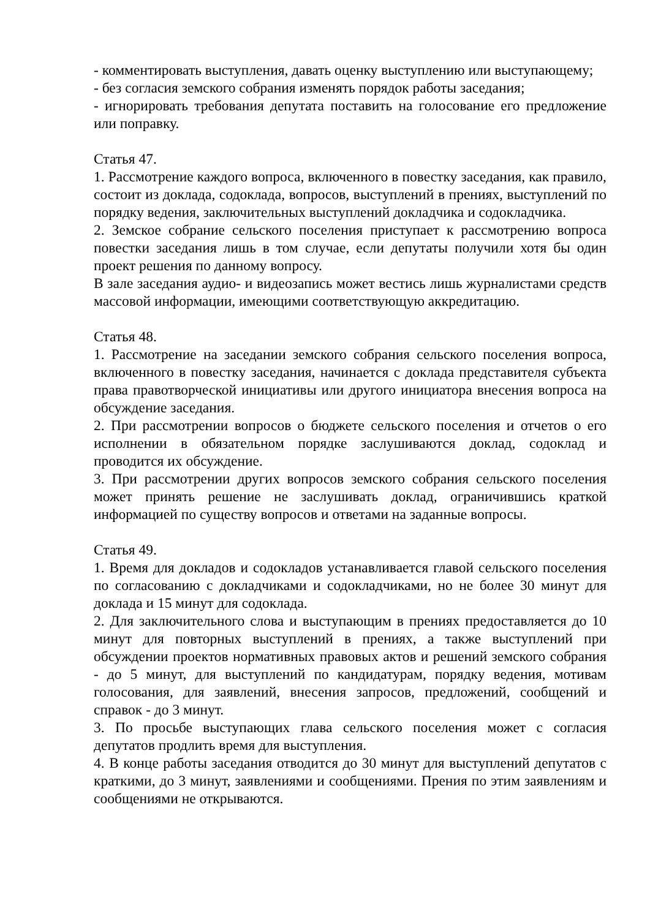- комментировать выступления, давать оценку выступлению или выступающему;
- без согласия земского собрания изменять порядок работы заседания;
- игнорировать требования депутата поставить на голосование его предложение или поправку.
Статья 47.
1. Рассмотрение каждого вопроса, включенного в повестку заседания, как правило, состоит из доклада, содоклада, вопросов, выступлений в прениях, выступлений по порядку ведения, заключительных выступлений докладчика и содокладчика.
2. Земское собрание сельского поселения приступает к рассмотрению вопроса повестки заседания лишь в том случае, если депутаты получили хотя бы один проект решения по данному вопросу.
В зале заседания аудио- и видеозапись может вестись лишь журналистами средств массовой информации, имеющими соответствующую аккредитацию.
Статья 48.
1. Рассмотрение на заседании земского собрания сельского поселения вопроса, включенного в повестку заседания, начинается с доклада представителя субъекта права правотворческой инициативы или другого инициатора внесения вопроса на обсуждение заседания.
2. При рассмотрении вопросов о бюджете сельского поселения и отчетов о его исполнении в обязательном порядке заслушиваются доклад, содоклад и проводится их обсуждение.
3. При рассмотрении других вопросов земского собрания сельского поселения может принять решение не заслушивать доклад, ограничившись краткой информацией по существу вопросов и ответами на заданные вопросы.
Статья 49.
1. Время для докладов и содокладов устанавливается главой сельского поселения по согласованию с докладчиками и содокладчиками, но не более 30 минут для доклада и 15 минут для содоклада.
2. Для заключительного слова и выступающим в прениях предоставляется до 10 минут для повторных выступлений в прениях, а также выступлений при обсуждении проектов нормативных правовых актов и решений земского собрания - до 5 минут, для выступлений по кандидатурам, порядку ведения, мотивам голосования, для заявлений, внесения запросов, предложений, сообщений и справок - до 3 минут.
3. По просьбе выступающих глава сельского поселения может с согласия депутатов продлить время для выступления.
4. В конце работы заседания отводится до 30 минут для выступлений депутатов с краткими, до 3 минут, заявлениями и сообщениями. Прения по этим заявлениям и сообщениями не открываются.